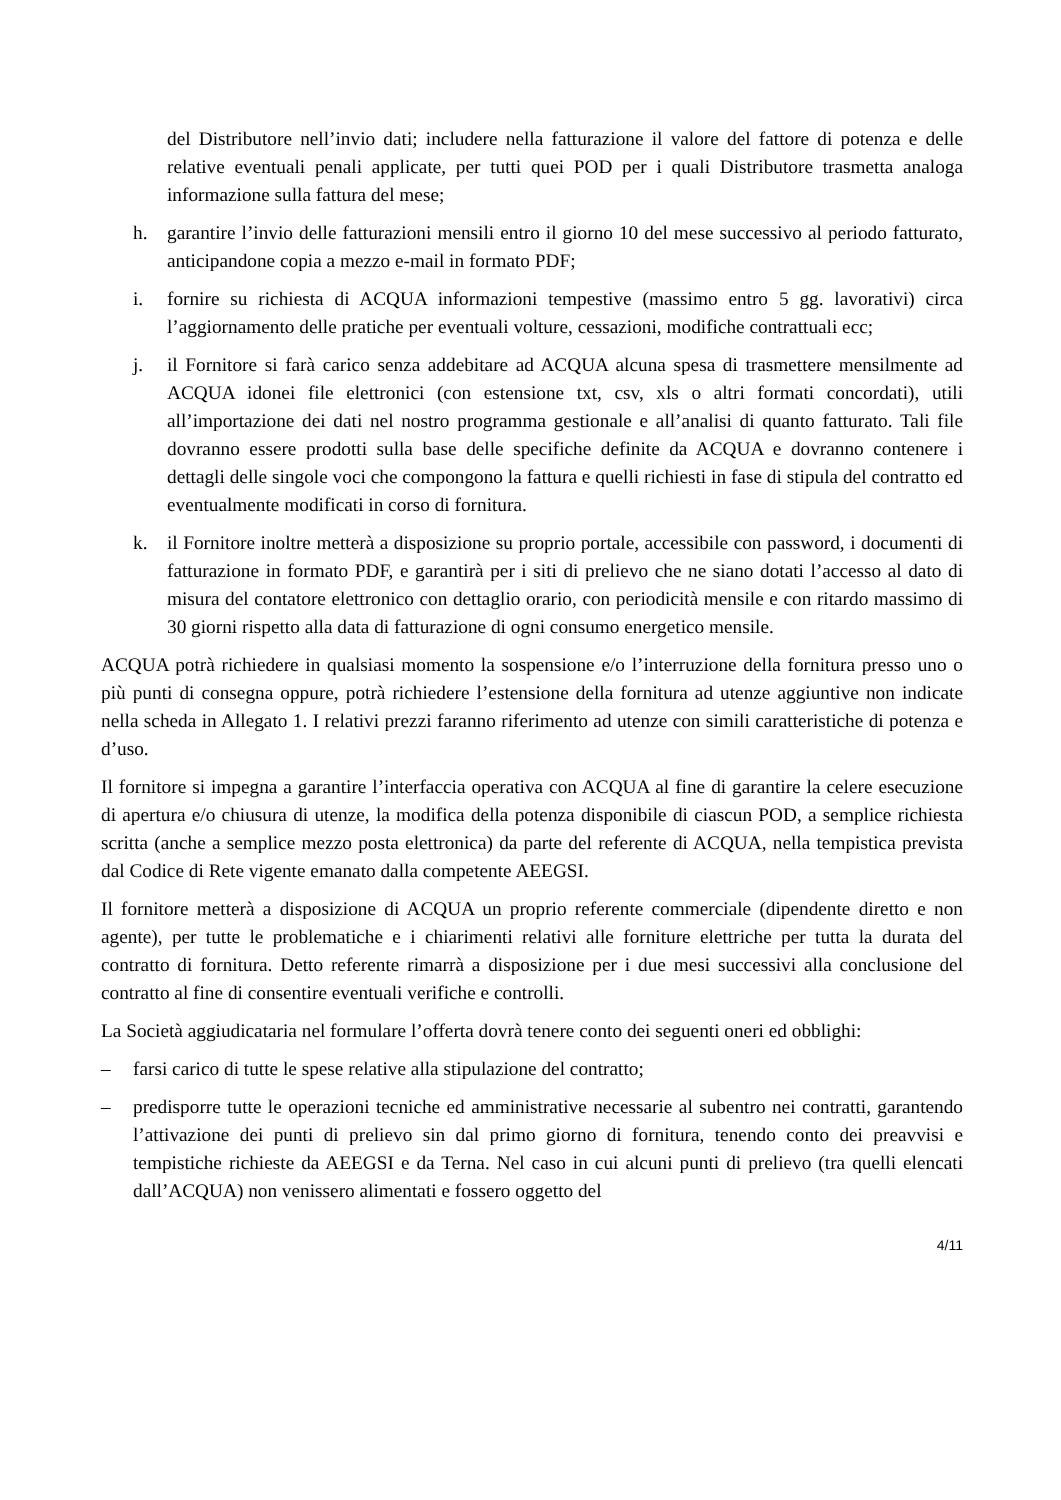del Distributore nell’invio dati; includere nella fatturazione il valore del fattore di potenza e delle relative eventuali penali applicate, per tutti quei POD per i quali Distributore trasmetta analoga informazione sulla fattura del mese;
h. garantire l’invio delle fatturazioni mensili entro il giorno 10 del mese successivo al periodo fatturato, anticipandone copia a mezzo e-mail in formato PDF;
i. fornire su richiesta di ACQUA informazioni tempestive (massimo entro 5 gg. lavorativi) circa l’aggiornamento delle pratiche per eventuali volture, cessazioni, modifiche contrattuali ecc;
j. il Fornitore si farà carico senza addebitare ad ACQUA alcuna spesa di trasmettere mensilmente ad ACQUA idonei file elettronici (con estensione txt, csv, xls o altri formati concordati), utili all’importazione dei dati nel nostro programma gestionale e all’analisi di quanto fatturato. Tali file dovranno essere prodotti sulla base delle specifiche definite da ACQUA e dovranno contenere i dettagli delle singole voci che compongono la fattura e quelli richiesti in fase di stipula del contratto ed eventualmente modificati in corso di fornitura.
k. il Fornitore inoltre metterà a disposizione su proprio portale, accessibile con password, i documenti di fatturazione in formato PDF, e garantirà per i siti di prelievo che ne siano dotati l’accesso al dato di misura del contatore elettronico con dettaglio orario, con periodicità mensile e con ritardo massimo di 30 giorni rispetto alla data di fatturazione di ogni consumo energetico mensile.
ACQUA potrà richiedere in qualsiasi momento la sospensione e/o l’interruzione della fornitura presso uno o più punti di consegna oppure, potrà richiedere l’estensione della fornitura ad utenze aggiuntive non indicate nella scheda in Allegato 1. I relativi prezzi faranno riferimento ad utenze con simili caratteristiche di potenza e d’uso.
Il fornitore si impegna a garantire l’interfaccia operativa con ACQUA al fine di garantire la celere esecuzione di apertura e/o chiusura di utenze, la modifica della potenza disponibile di ciascun POD, a semplice richiesta scritta (anche a semplice mezzo posta elettronica) da parte del referente di ACQUA, nella tempistica prevista dal Codice di Rete vigente emanato dalla competente AEEGSI.
Il fornitore metterà a disposizione di ACQUA un proprio referente commerciale (dipendente diretto e non agente), per tutte le problematiche e i chiarimenti relativi alle forniture elettriche per tutta la durata del contratto di fornitura. Detto referente rimarrà a disposizione per i due mesi successivi alla conclusione del contratto al fine di consentire eventuali verifiche e controlli.
La Società aggiudicataria nel formulare l’offerta dovrà tenere conto dei seguenti oneri ed obblighi:
– farsi carico di tutte le spese relative alla stipulazione del contratto;
– predisporre tutte le operazioni tecniche ed amministrative necessarie al subentro nei contratti, garantendo l’attivazione dei punti di prelievo sin dal primo giorno di fornitura, tenendo conto dei preavvisi e tempistiche richieste da AEEGSI e da Terna. Nel caso in cui alcuni punti di prelievo (tra quelli elencati dall’ACQUA) non venissero alimentati e fossero oggetto del
4/11